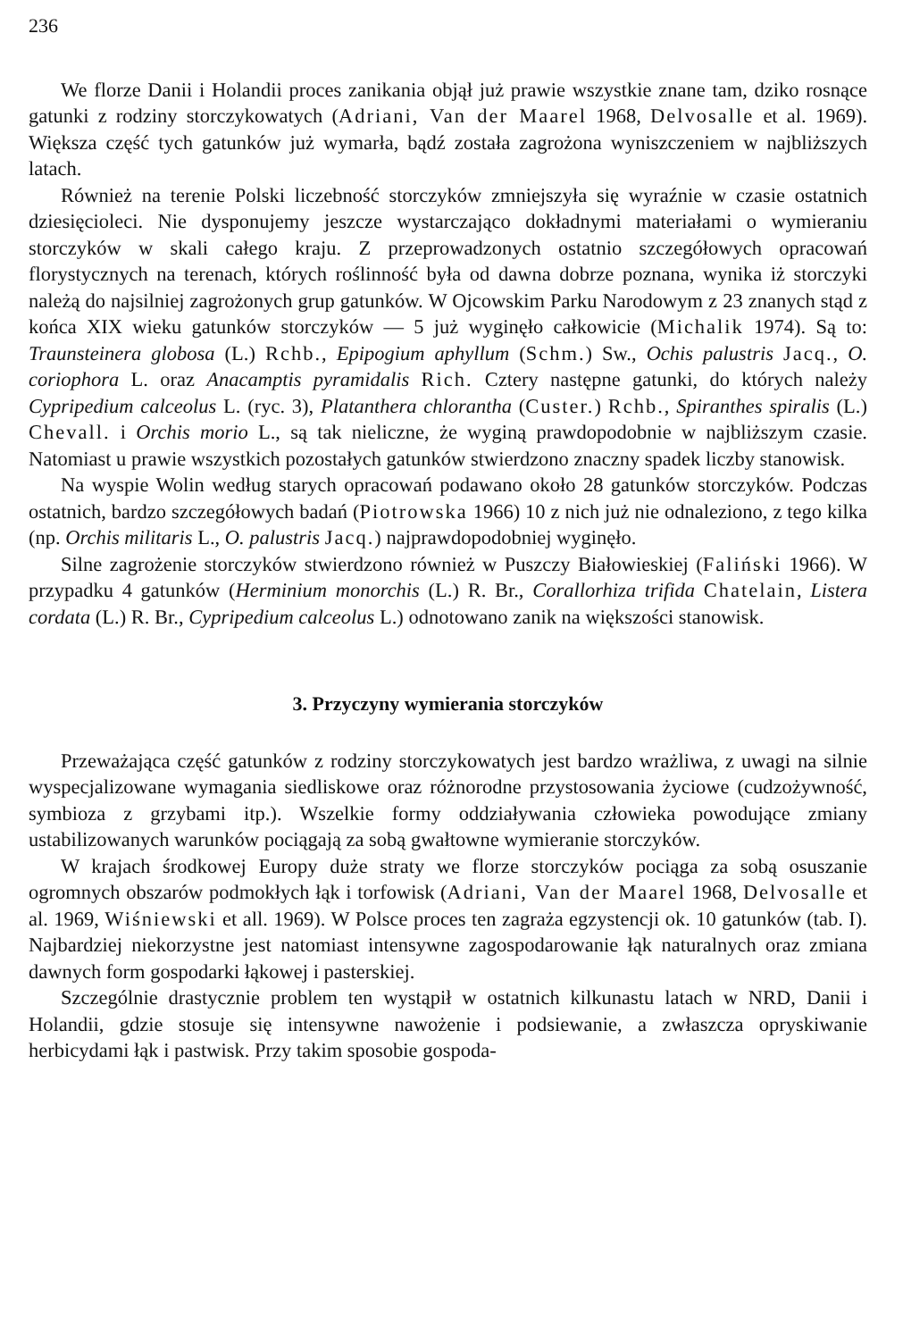236
We florze Danii i Holandii proces zanikania objął już prawie wszystkie znane tam, dziko rosnące gatunki z rodziny storczykowatych (Adriani, Van der Maarel 1968, Delvosalle et al. 1969). Większa część tych gatunków już wymarła, bądź została zagrożona wyniszczeniem w najbliższych latach.
Również na terenie Polski liczebność storczyków zmniejszyła się wyraźnie w czasie ostatnich dziesięcioleci. Nie dysponujemy jeszcze wystarczająco dokładnymi materiałami o wymieraniu storczyków w skali całego kraju. Z przeprowadzonych ostatnio szczegółowych opracowań florystycznych na terenach, których roślinność była od dawna dobrze poznana, wynika iż storczyki należą do najsilniej zagrożonych grup gatunków. W Ojcowskim Parku Narodowym z 23 znanych stąd z końca XIX wieku gatunków storczyków — 5 już wyginęło całkowicie (Michalik 1974). Są to: Traunsteinera globosa (L.) Rchb., Epipogium aphyllum (Schm.) Sw., Ochis palustris Jacq., O. coriophora L. oraz Anacamptis pyramidalis Rich. Cztery następne gatunki, do których należy Cypripedium calceolus L. (ryc. 3), Platanthera chlorantha (Custer.) Rchb., Spiranthes spiralis (L.) Chevall. i Orchis morio L., są tak nieliczne, że wyginą prawdopodobnie w najbliższym czasie. Natomiast u prawie wszystkich pozostałych gatunków stwierdzono znaczny spadek liczby stanowisk.
Na wyspie Wolin według starych opracowań podawano około 28 gatunków storczyków. Podczas ostatnich, bardzo szczegółowych badań (Piotrowska 1966) 10 z nich już nie odnaleziono, z tego kilka (np. Orchis militaris L., O. palustris Jacq.) najprawdopodobniej wyginęło.
Silne zagrożenie storczyków stwierdzono również w Puszczy Białowieskiej (Faliński 1966). W przypadku 4 gatunków (Herminium monorchis (L.) R. Br., Corallorhiza trifida Chatelain, Listera cordata (L.) R. Br., Cypripedium calceolus L.) odnotowano zanik na większości stanowisk.
3. Przyczyny wymierania storczyków
Przeważająca część gatunków z rodziny storczykowatych jest bardzo wrażliwa, z uwagi na silnie wyspecjalizowane wymagania siedliskowe oraz różnorodne przystosowania życiowe (cudzożywność, symbioza z grzybami itp.). Wszelkie formy oddziaływania człowieka powodujące zmiany ustabilizowanych warunków pociągają za sobą gwałtowne wymieranie storczyków.
W krajach środkowej Europy duże straty we florze storczyków pociąga za sobą osuszanie ogromnych obszarów podmokłych łąk i torfowisk (Adriani, Van der Maarel 1968, Delvosalle et al. 1969, Wiśniewski et all. 1969). W Polsce proces ten zagraża egzystencji ok. 10 gatunków (tab. I). Najbardziej niekorzystne jest natomiast intensywne zagospodarowanie łąk naturalnych oraz zmiana dawnych form gospodarki łąkowej i pasterskiej.
Szczególnie drastycznie problem ten wystąpił w ostatnich kilkunastu latach w NRD, Danii i Holandii, gdzie stosuje się intensywne nawożenie i podsiewanie, a zwłaszcza opryskiwanie herbicydami łąk i pastwisk. Przy takim sposobie gospoda-